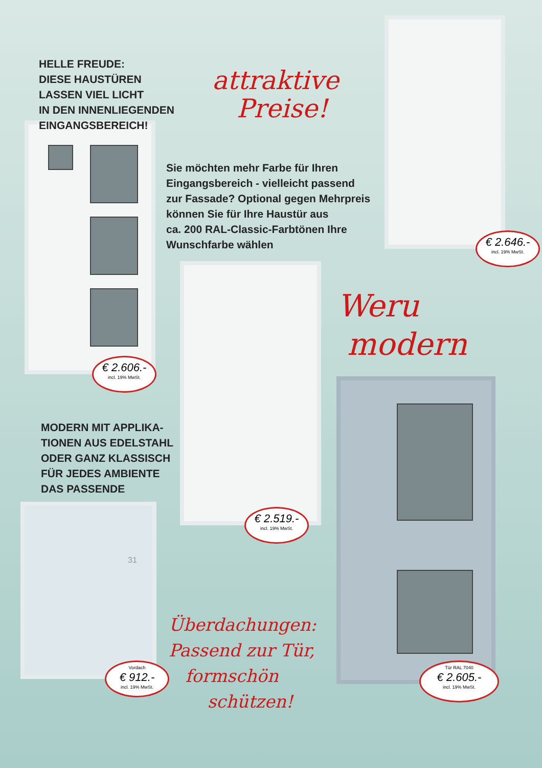HELLE FREUDE:
DIESE HAUSTÜREN
LASSEN VIEL LICHT
IN DEN INNENLIEGENDEN
EINGANGSBEREICH!
attraktive
Preise!
Sie möchten mehr Farbe für Ihren
Eingangsbereich - vielleicht passend
zur Fassade? Optional gegen Mehrpreis
können Sie für Ihre Haustür aus
ca. 200 RAL-Classic-Farbtönen Ihre
Wunschfarbe wählen
€ 2.646.-
incl. 19% MwSt.
€ 2.606.-
incl. 19% MwSt.
Weru
modern
MODERN MIT APPLIKA-
TIONEN AUS EDELSTAHL
ODER GANZ KLASSISCH
FÜR JEDES AMBIENTE
DAS PASSENDE
€ 2.519.-
incl. 19% MwSt.
31
Vordach
€ 912.-
incl. 19% MwSt.
Überdachungen:
Passend zur Tür,
formschön
schützen!
Tür RAL 7040
€ 2.605.-
incl. 19% MwSt.